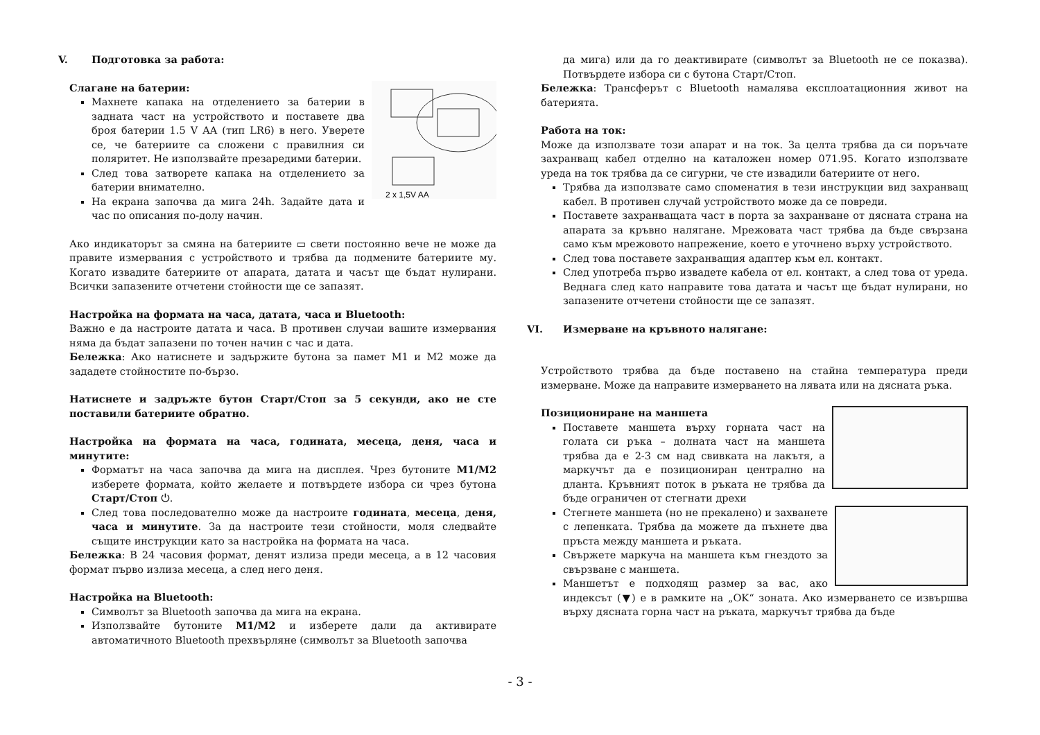V. Подготовка за работа:
2 x 1,5V AA
Слагане на батерии:
Махнете капака на отделението за батерии в задната част на устройството и поставете два броя батерии 1.5 V AA (тип LR6) в него. Уверете се, че батериите са сложени с правилния си поляритет. Не използвайте презаредими батерии.
След това затворете капака на отделението за батерии внимателно.
На екрана започва да мига 24h. Задайте дата и час по описания по-долу начин.
Ако индикаторът за смяна на батериите ▭ свети постоянно вече не може да правите измервания с устройството и трябва да подмените батериите му. Когато извадите батериите от апарата, датата и часът ще бъдат нулирани. Всички запазените отчетени стойности ще се запазят.
Настройка на формата на часа, датата, часа и Bluetooth:
Важно е да настроите датата и часа. В противен случаи вашите измервания няма да бъдат запазени по точен начин с час и дата.
Бележка: Ако натиснете и задържите бутона за памет M1 и M2 може да зададете стойностите по-бързо.
Натиснете и задръжте бутон Старт/Стоп за 5 секунди, ако не сте поставили батериите обратно.
Настройка на формата на часа, годината, месеца, деня, часа и минутите:
Форматът на часа започва да мига на дисплея. Чрез бутоните M1/M2 изберете формата, който желаете и потвърдете избора си чрез бутона Старт/Стоп ⏻.
След това последователно може да настроите годината, месеца, деня, часа и минутите. За да настроите тези стойности, моля следвайте същите инструкции като за настройка на формата на часа.
Бележка: В 24 часовия формат, денят излиза преди месеца, а в 12 часовия формат първо излиза месеца, а след него деня.
Настройка на Bluetooth:
Символът за Bluetooth започва да мига на екрана.
Използвайте бутоните M1/M2 и изберете дали да активирате автоматичното Bluetooth прехвърляне (символът за Bluetooth започва
да мига) или да го деактивирате (символът за Bluetooth не се показва). Потвърдете избора си с бутона Старт/Стоп.
Бележка: Трансферът с Bluetooth намалява експлоатационния живот на батерията.
Работа на ток:
Може да използвате този апарат и на ток. За целта трябва да си поръчате захранващ кабел отделно на каталожен номер 071.95. Когато използвате уреда на ток трябва да се сигурни, че сте извадили батериите от него.
Трябва да използвате само споменатия в тези инструкции вид захранващ кабел. В противен случай устройството може да се повреди.
Поставете захранващата част в порта за захранване от дясната страна на апарата за кръвно налягане. Мрежовата част трябва да бъде свързана само към мрежовото напрежение, което е уточнено върху устройството.
След това поставете захранващия адаптер към ел. контакт.
След употреба първо извадете кабела от ел. контакт, а след това от уреда. Веднага след като направите това датата и часът ще бъдат нулирани, но запазените отчетени стойности ще се запазят.
VI. Измерване на кръвното налягане:
Устройството трябва да бъде поставено на стайна температура преди измерване. Може да направите измерването на лявата или на дясната ръка.
Позициониране на маншета
Поставете маншета върху горната част на голата си ръка – долната част на маншета трябва да е 2-3 см над свивката на лакътя, а маркучът да е позициониран централно на дланта. Кръвният поток в ръката не трябва да бъде ограничен от стегнати дрехи
Стегнете маншета (но не прекалено) и захванете с лепенката. Трябва да можете да пъхнете два пръста между маншета и ръката.
Свържете маркуча на маншета към гнездото за свързване с маншета.
Маншетът е подходящ размер за вас, ако индексът (▼) е в рамките на „OK“ зоната. Ако измерването се извършва върху дясната горна част на ръката, маркучът трябва да бъде
- 3 -